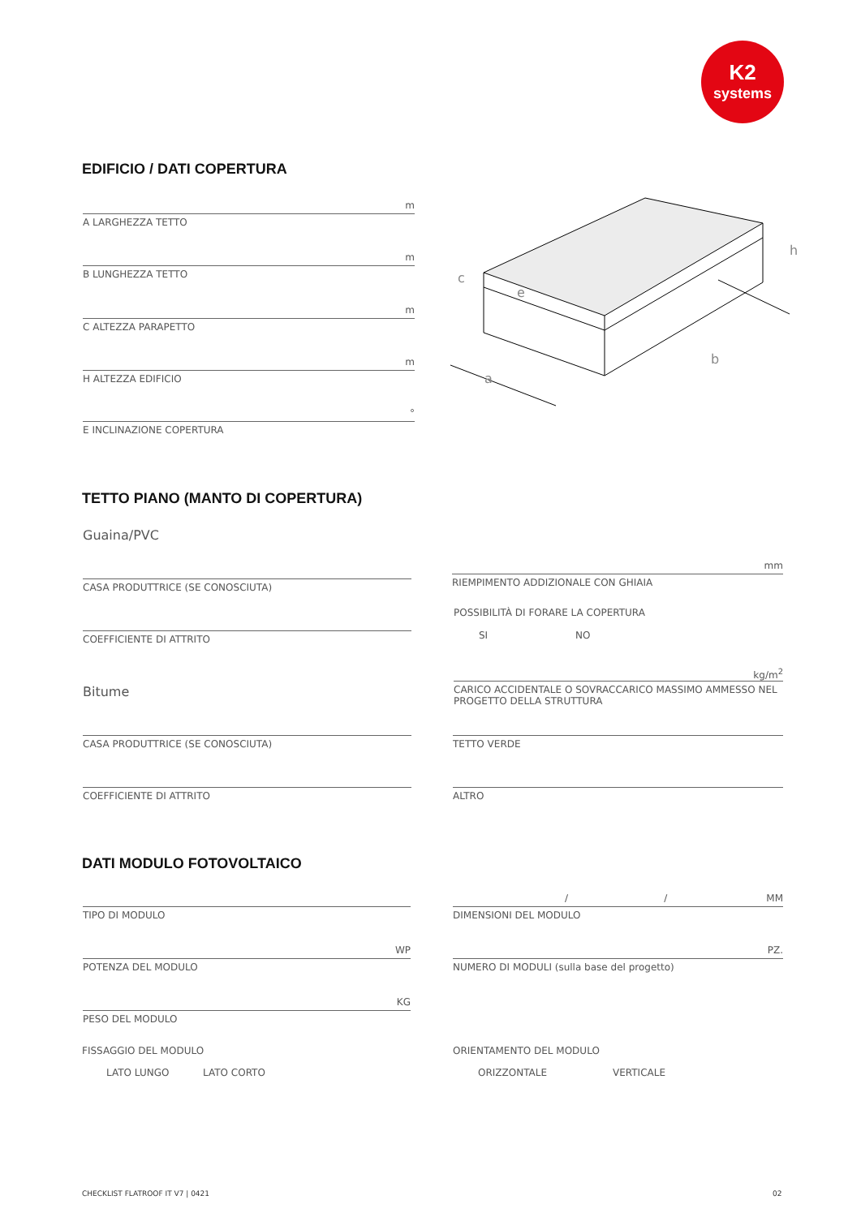K2
systems
EDIFICIO / DATI COPERTURA
m
A LARGHEZZA TETTO
m
B LUNGHEZZA TETTO
m
C ALTEZZA PARAPETTO
m
H ALTEZZA EDIFICIO
°
E INCLINAZIONE COPERTURA
a
b
h
c
e
TETTO PIANO (MANTO DI COPERTURA)
Guaina/PVC
CASA PRODUTTRICE (SE CONOSCIUTA)
COEFFICIENTE DI ATTRITO
Bitume
CASA PRODUTTRICE (SE CONOSCIUTA)
COEFFICIENTE DI ATTRITO
mm
RIEMPIMENTO ADDIZIONALE CON GHIAIA
POSSIBILITÀ DI FORARE LA COPERTURA
SI NO
kg/m<sup>2</sup>
CARICO ACCIDENTALE O SOVRACCARICO MASSIMO AMMESSO NEL PROGETTO DELLA STRUTTURA
TETTO VERDE
ALTRO
DATI MODULO FOTOVOLTAICO
TIPO DI MODULO
WP
POTENZA DEL MODULO
KG
PESO DEL MODULO
FISSAGGIO DEL MODULO
LATO LUNGO LATO CORTO
/ / MM
DIMENSIONI DEL MODULO
PZ.
NUMERO DI MODULI (sulla base del progetto)
ORIENTAMENTO DEL MODULO
ORIZZONTALE VERTICALE
CHECKLIST FLATROOF IT V7 | 0421
02